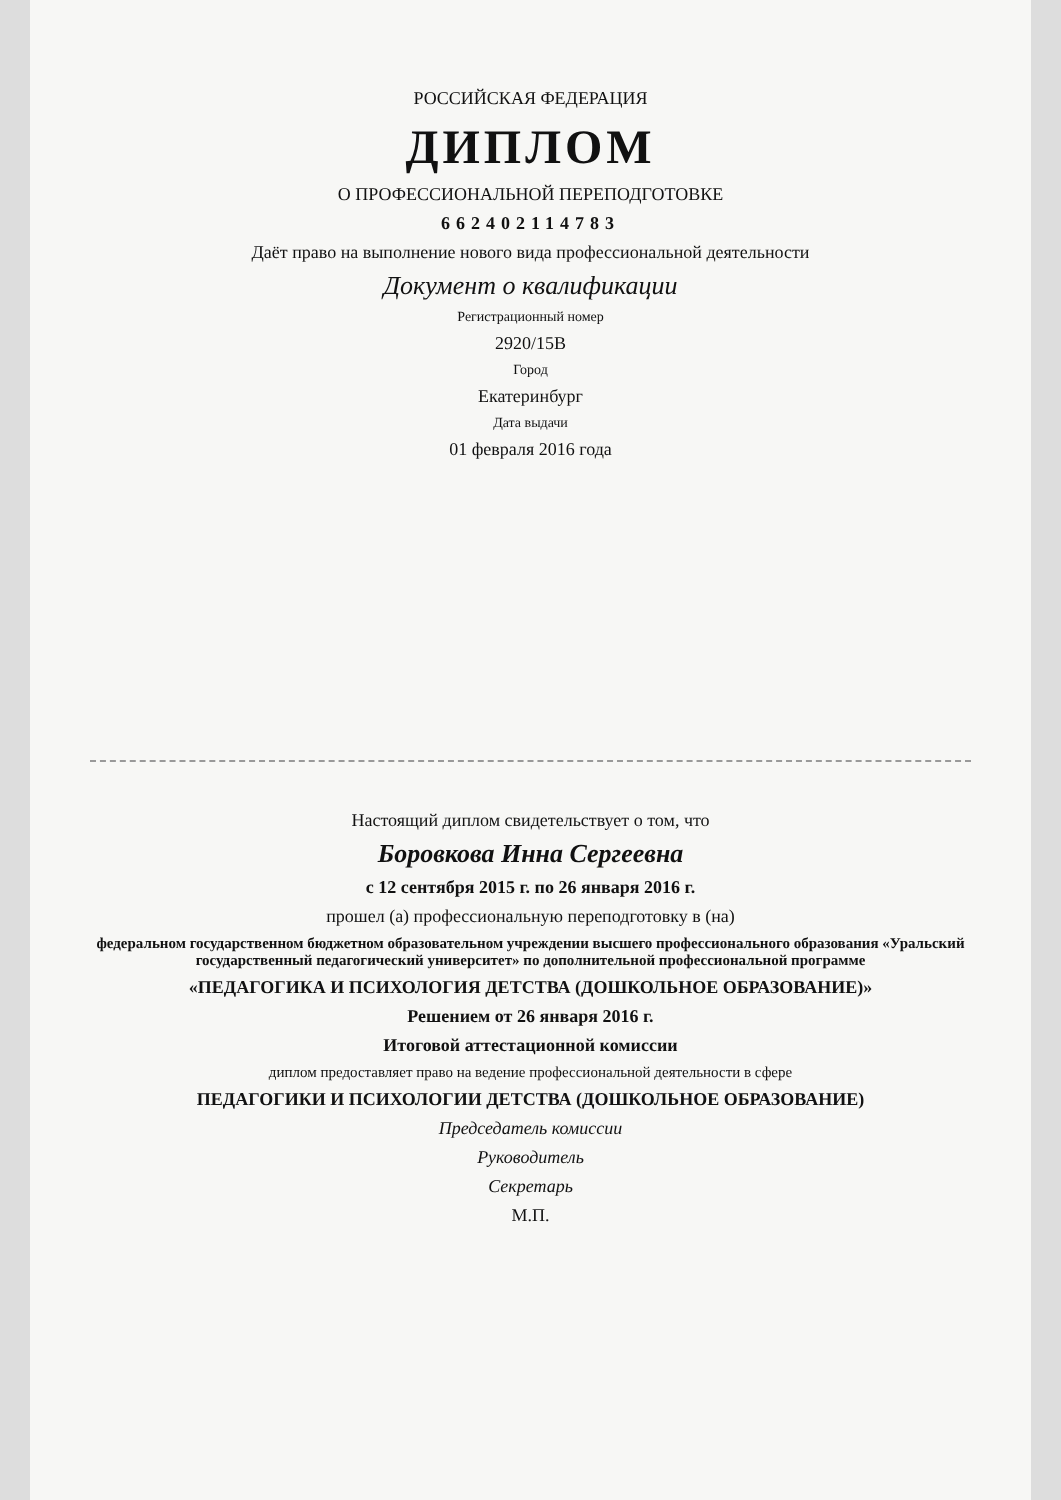РОССИЙСКАЯ ФЕДЕРАЦИЯ
ДИПЛОМ
О ПРОФЕССИОНАЛЬНОЙ ПЕРЕПОДГОТОВКЕ
662402114783
Даёт право на выполнение нового вида профессиональной деятельности
Документ о квалификации
Регистрационный номер
2920/15В
Город
Екатеринбург
Дата выдачи
01 февраля 2016 года
Настоящий диплом свидетельствует о том, что
Боровкова Инна Сергеевна
с 12 сентября 2015 г. по 26 января 2016 г.
прошел (а) профессиональную переподготовку в (на)
федеральном государственном бюджетном образовательном учреждении высшего профессионального образования «Уральский государственный педагогический университет» по дополнительной профессиональной программе
«ПЕДАГОГИКА И ПСИХОЛОГИЯ ДЕТСТВА (ДОШКОЛЬНОЕ ОБРАЗОВАНИЕ)»
Решением от 26 января 2016 г.
Итоговой аттестационной комиссии
диплом предоставляет право на ведение профессиональной деятельности в сфере
ПЕДАГОГИКИ И ПСИХОЛОГИИ ДЕТСТВА (ДОШКОЛЬНОЕ ОБРАЗОВАНИЕ)
Председатель комиссии
Руководитель
Секретарь
М.П.